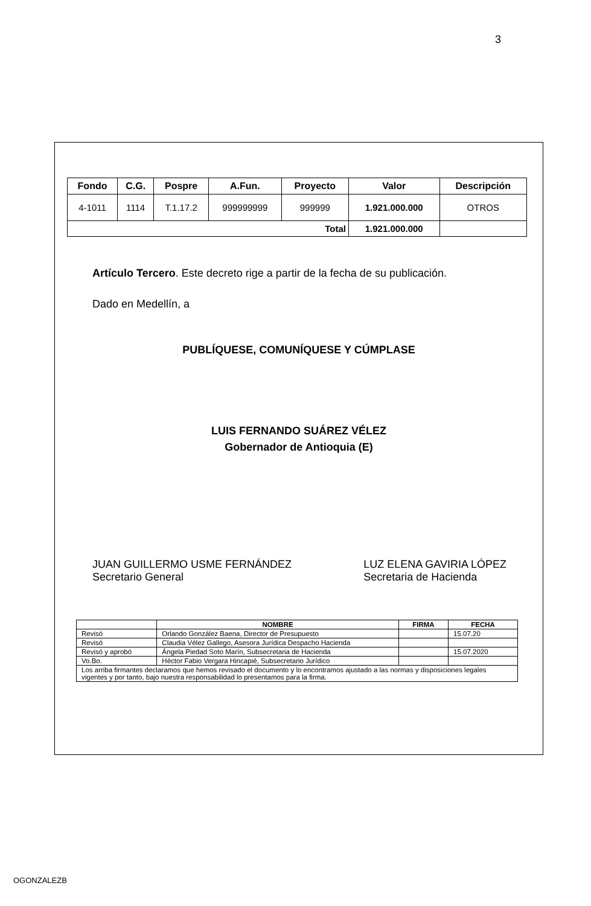3
| Fondo | C.G. | Pospre | A.Fun. | Proyecto | Valor | Descripción |
| --- | --- | --- | --- | --- | --- | --- |
| 4-1011 | 1114 | T.1.17.2 | 999999999 | 999999 | 1.921.000.000 | OTROS |
| Total | | | | | 1.921.000.000 | |
Artículo Tercero. Este decreto rige a partir de la fecha de su publicación.
Dado en Medellín, a
PUBLÍQUESE, COMUNÍQUESE Y CÚMPLASE
LUIS FERNANDO SUÁREZ VÉLEZ
Gobernador de Antioquia (E)
JUAN GUILLERMO USME FERNÁNDEZ
Secretario General
LUZ ELENA GAVIRIA LÓPEZ
Secretaria de Hacienda
| | NOMBRE | FIRMA | FECHA |
| --- | --- | --- | --- |
| Revisó | Orlando González Baena, Director de Presupuesto | | 15.07.20 |
| Revisó | Claudia Vélez Gallego, Asesora Jurídica Despacho Hacienda | | |
| Revisó y aprobó | Ángela Piedad Soto Marín, Subsecretaria de Hacienda | | 15.07.2020 |
| Vo.Bo. | Héctor Fabio Vergara Hincapié, Subsecretario Jurídico | | |
| Los arriba firmantes declaramos que hemos revisado el documento y lo encontramos ajustado a las normas y disposiciones legales vigentes y por tanto, bajo nuestra responsabilidad lo presentamos para la firma. | | | |
OGONZALEZB